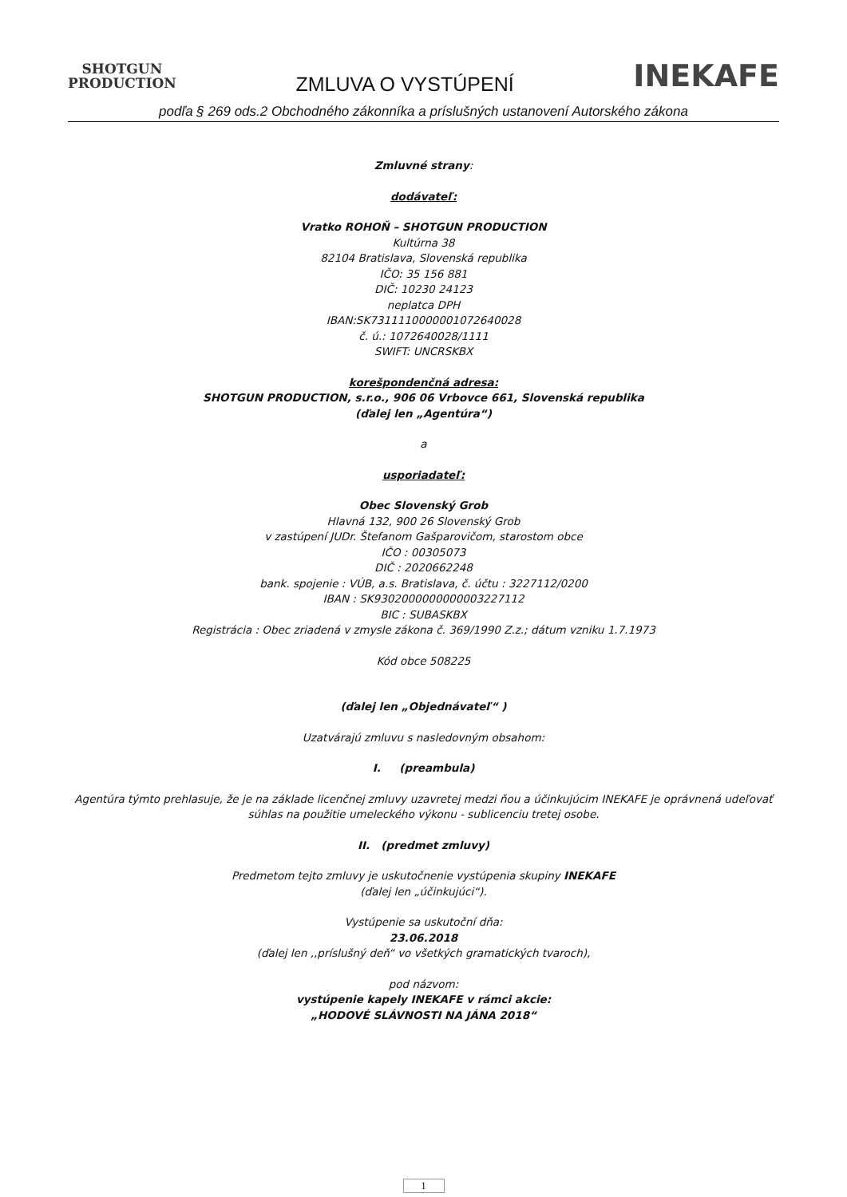SHOTGUN
PRODUCTION
ZMLUVA O VYSTÚPENÍ
INEKAFE
podľa § 269 ods.2 Obchodného zákonníka a príslušných ustanovení Autorského zákona
Zmluvné strany:
dodávateľ:
Vratko ROHOŇ – SHOTGUN PRODUCTION
Kultúrna 38
82104 Bratislava, Slovenská republika
IČO: 35 156 881
DIČ: 10230 24123
neplatca DPH
IBAN:SK7311110000001072640028
č. ú.: 1072640028/1111
SWIFT: UNCRSKBX
korešpondenčná adresa:
SHOTGUN PRODUCTION, s.r.o., 906 06 Vrbovce 661, Slovenská republika
(ďalej len „Agentúra“)
a
usporiadateľ:
Obec Slovenský Grob
Hlavná 132, 900 26 Slovenský Grob
v zastúpení JUDr. Štefanom Gašparovičom, starostom obce
IČO : 00305073
DIČ : 2020662248
bank. spojenie : VÚB, a.s. Bratislava, č. účtu : 3227112/0200
IBAN : SK9302000000000003227112
BIC : SUBASKBX
Registrácia : Obec zriadená v zmysle zákona č. 369/1990 Z.z.; dátum vzniku 1.7.1973
Kód obce 508225
(ďalej len „Objednávateľ“ )
Uzatvárajú zmluvu s nasledovným obsahom:
I. (preambula)
Agentúra týmto prehlasuje, že je na základe licenčnej zmluvy uzavretej medzi ňou a účinkujúcim INEKAFE je oprávnená udeľovať súhlas na použitie umeleckého výkonu - sublicenciu tretej osobe.
II. (predmet zmluvy)
Predmetom tejto zmluvy je uskutočnenie vystúpenia skupiny INEKAFE
(ďalej len „účinkujúci“).
Vystúpenie sa uskutoční dňa:
23.06.2018
(ďalej len ,,príslušný deň“ vo všetkých gramatických tvaroch),
pod názvom:
vystúpenie kapely INEKAFE v rámci akcie:
„HODOVÉ SLÁVNOSTI NA JÁNA 2018“
1